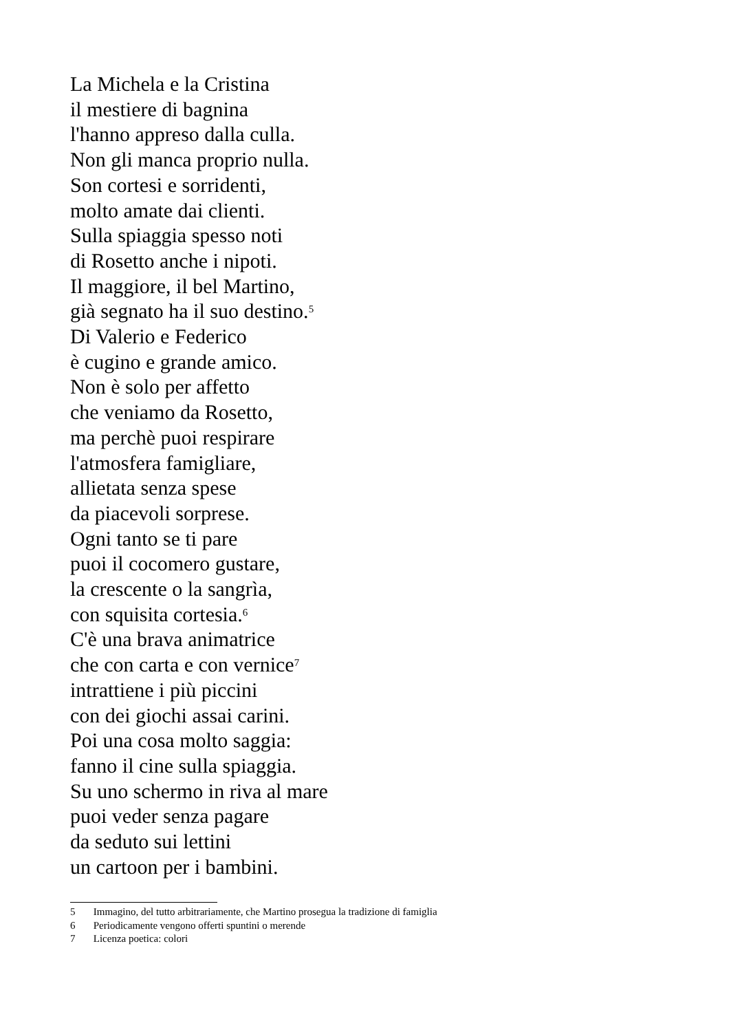La Michela e la Cristina
il mestiere di bagnina
l'hanno appreso dalla culla.
Non gli manca proprio nulla.
Son cortesi e sorridenti,
molto amate dai clienti.
Sulla spiaggia spesso noti
di Rosetto anche i nipoti.
Il maggiore, il bel Martino,
già segnato ha il suo destino.<sup>5</sup>
Di Valerio e Federico
è cugino e grande amico.
Non è solo per affetto
che veniamo da Rosetto,
ma perchè puoi respirare
l'atmosfera famigliare,
allietata senza spese
da piacevoli sorprese.
Ogni tanto se ti pare
puoi il cocomero gustare,
la crescente o la sangrìa,
con squisita cortesia.<sup>6</sup>
C'è una brava animatrice
che con carta e con vernice<sup>7</sup>
intrattiene i più piccini
con dei giochi assai carini.
Poi una cosa molto saggia:
fanno il cine sulla spiaggia.
Su uno schermo in riva al mare
puoi veder senza pagare
da seduto sui lettini
un cartoon per i bambini.
5 Immagino, del tutto arbitrariamente, che Martino prosegua la tradizione di famiglia
6 Periodicamente vengono offerti spuntini o merende
7 Licenza poetica: colori